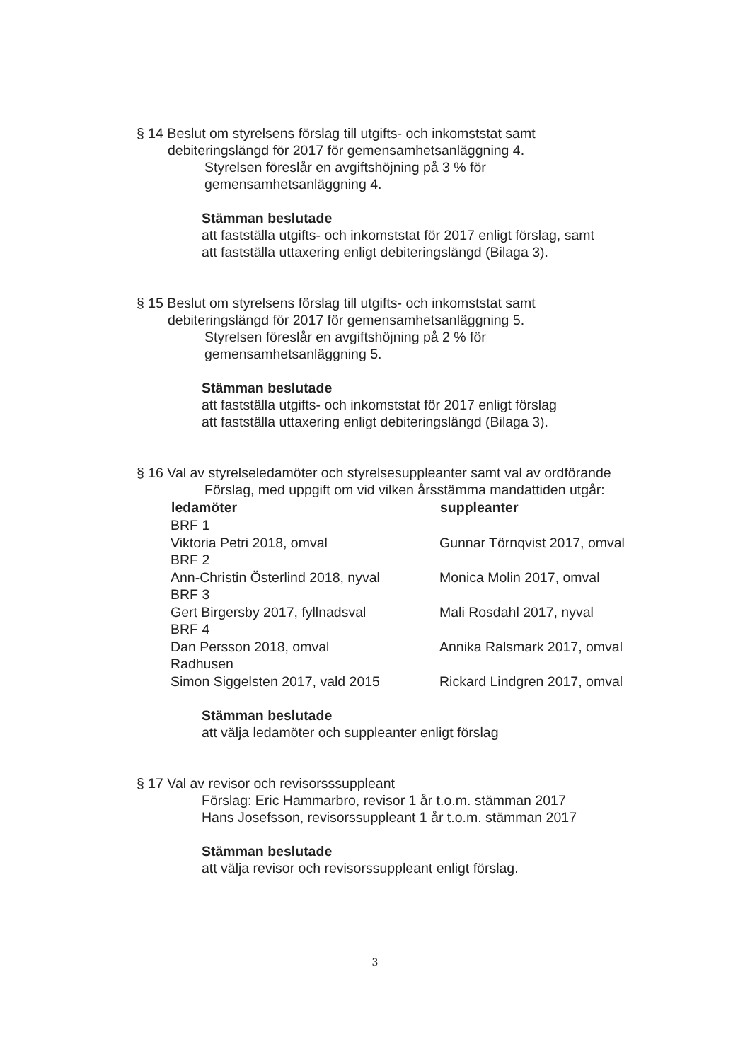§ 14 Beslut om styrelsens förslag till utgifts- och inkomststat samt
debiteringslängd för 2017 för gemensamhetsanläggning 4.
Styrelsen föreslår en avgiftshöjning på 3 % för
gemensamhetsanläggning 4.
Stämman beslutade
att fastställa utgifts- och inkomststat för 2017 enligt förslag, samt
att fastställa uttaxering enligt debiteringslängd (Bilaga 3).
§ 15 Beslut om styrelsens förslag till utgifts- och inkomststat samt
debiteringslängd för 2017 för gemensamhetsanläggning 5.
Styrelsen föreslår en avgiftshöjning på 2 % för
gemensamhetsanläggning 5.
Stämman beslutade
att fastställa utgifts- och inkomststat för 2017 enligt förslag
att fastställa uttaxering enligt debiteringslängd (Bilaga 3).
§ 16 Val av styrelseledamöter och styrelsesuppleanter samt val av ordförande
Förslag, med uppgift om vid vilken årsstämma mandattiden utgår:
| ledamöter | suppleanter |
| --- | --- |
| BRF 1 | |
| Viktoria Petri 2018, omval | Gunnar Törnqvist 2017, omval |
| BRF 2 | |
| Ann-Christin Österlind 2018, nyval | Monica Molin 2017, omval |
| BRF 3 | |
| Gert Birgersby 2017, fyllnadsval | Mali Rosdahl 2017, nyval |
| BRF 4 | |
| Dan Persson 2018, omval | Annika Ralsmark 2017, omval |
| Radhusen | |
| Simon Siggelsten 2017, vald 2015 | Rickard Lindgren 2017, omval |
Stämman beslutade
att välja ledamöter och suppleanter enligt förslag
§ 17 Val av revisor och revisorsssuppleant
Förslag: Eric Hammarbro, revisor 1 år t.o.m. stämman 2017
Hans Josefsson, revisorssuppleant 1 år t.o.m. stämman 2017
Stämman beslutade
att välja revisor och revisorssuppleant enligt förslag.
3